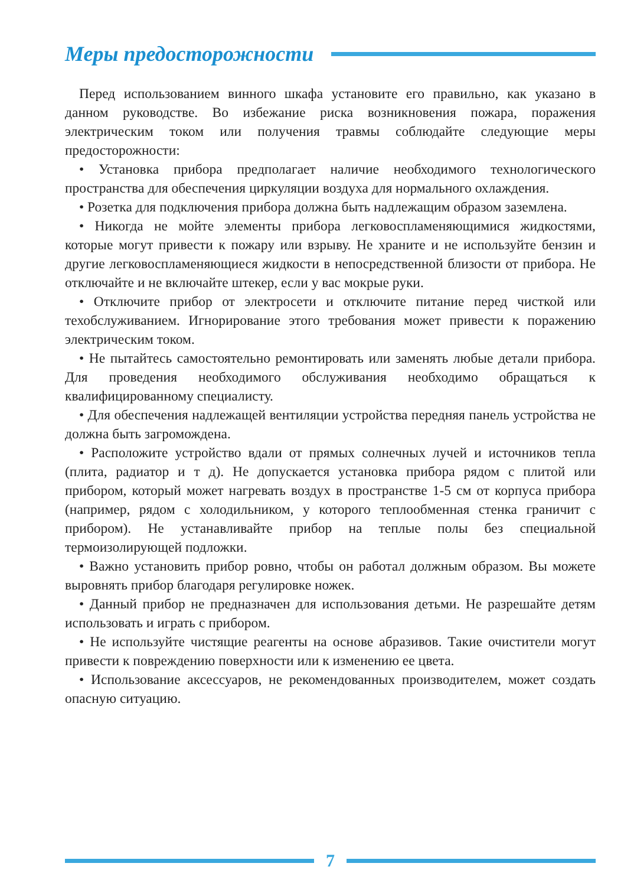Меры предосторожности
Перед использованием винного шкафа установите его правильно, как указано в данном руководстве. Во избежание риска возникновения пожара, поражения электрическим током или получения травмы соблюдайте следующие меры предосторожности:
• Установка прибора предполагает наличие необходимого технологического пространства для обеспечения циркуляции воздуха для нормального охлаждения.
• Розетка для подключения прибора должна быть надлежащим образом заземлена.
• Никогда не мойте элементы прибора легковоспламеняющимися жидкостями, которые могут привести к пожару или взрыву. Не храните и не используйте бензин и другие легковоспламеняющиеся жидкости в непосредственной близости от прибора. Не отключайте и не включайте штекер, если у вас мокрые руки.
• Отключите прибор от электросети и отключите питание перед чисткой или техобслуживанием. Игнорирование этого требования может привести к поражению электрическим током.
• Не пытайтесь самостоятельно ремонтировать или заменять любые детали прибора. Для проведения необходимого обслуживания необходимо обращаться к квалифицированному специалисту.
• Для обеспечения надлежащей вентиляции устройства передняя панель устройства не должна быть загромождена.
• Расположите устройство вдали от прямых солнечных лучей и источников тепла (плита, радиатор и т д). Не допускается установка прибора рядом с плитой или прибором, который может нагревать воздух в пространстве 1-5 см от корпуса прибора (например, рядом с холодильником, у которого теплообменная стенка граничит с прибором). Не устанавливайте прибор на теплые полы без специальной термоизолирующей подложки.
• Важно установить прибор ровно, чтобы он работал должным образом. Вы можете выровнять прибор благодаря регулировке ножек.
• Данный прибор не предназначен для использования детьми. Не разрешайте детям использовать и играть с прибором.
• Не используйте чистящие реагенты на основе абразивов. Такие очистители могут привести к повреждению поверхности или к изменению ее цвета.
• Использование аксессуаров, не рекомендованных производителем, может создать опасную ситуацию.
7